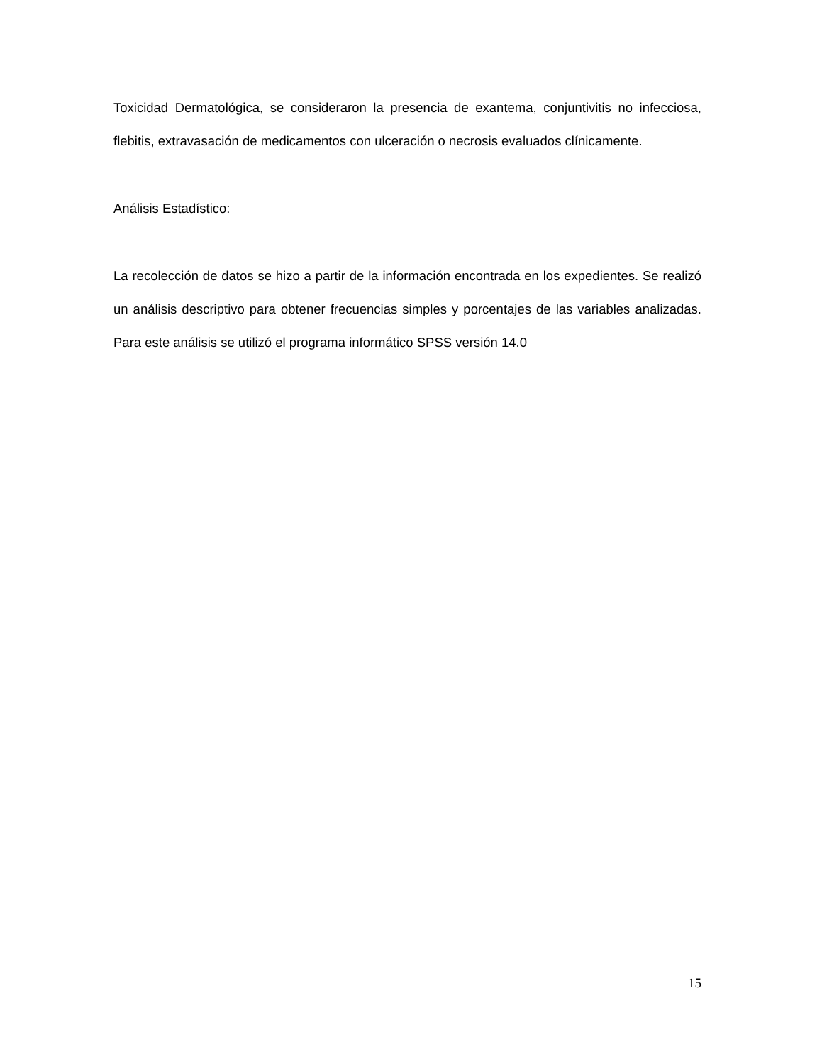Toxicidad Dermatológica, se consideraron la presencia de exantema, conjuntivitis no infecciosa, flebitis, extravasación de medicamentos con ulceración o necrosis evaluados clínicamente.
Análisis Estadístico:
La recolección de datos se hizo a partir de la información encontrada en los expedientes. Se realizó un análisis descriptivo para obtener frecuencias simples y porcentajes de las variables analizadas. Para este análisis se utilizó el programa informático SPSS versión 14.0
15